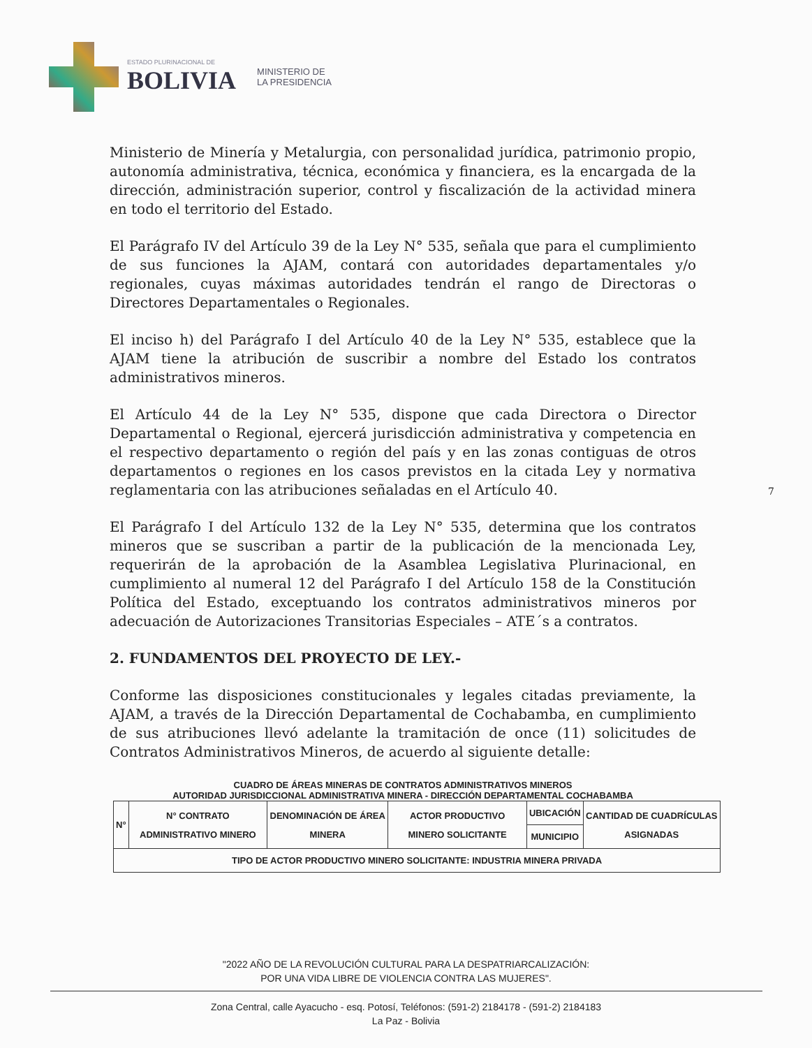ESTADO PLURINACIONAL DE
BOLIVIA
MINISTERIO DE
LA PRESIDENCIA
Ministerio de Minería y Metalurgia, con personalidad jurídica, patrimonio propio, autonomía administrativa, técnica, económica y financiera, es la encargada de la dirección, administración superior, control y fiscalización de la actividad minera en todo el territorio del Estado.
El Parágrafo IV del Artículo 39 de la Ley N° 535, señala que para el cumplimiento de sus funciones la AJAM, contará con autoridades departamentales y/o regionales, cuyas máximas autoridades tendrán el rango de Directoras o Directores Departamentales o Regionales.
El inciso h) del Parágrafo I del Artículo 40 de la Ley N° 535, establece que la AJAM tiene la atribución de suscribir a nombre del Estado los contratos administrativos mineros.
El Artículo 44 de la Ley N° 535, dispone que cada Directora o Director Departamental o Regional, ejercerá jurisdicción administrativa y competencia en el respectivo departamento o región del país y en las zonas contiguas de otros departamentos o regiones en los casos previstos en la citada Ley y normativa reglamentaria con las atribuciones señaladas en el Artículo 40.
El Parágrafo I del Artículo 132 de la Ley N° 535, determina que los contratos mineros que se suscriban a partir de la publicación de la mencionada Ley, requerirán de la aprobación de la Asamblea Legislativa Plurinacional, en cumplimiento al numeral 12 del Parágrafo I del Artículo 158 de la Constitución Política del Estado, exceptuando los contratos administrativos mineros por adecuación de Autorizaciones Transitorias Especiales – ATE´s a contratos.
2. FUNDAMENTOS DEL PROYECTO DE LEY.-
Conforme las disposiciones constitucionales y legales citadas previamente, la AJAM, a través de la Dirección Departamental de Cochabamba, en cumplimiento de sus atribuciones llevó adelante la tramitación de once (11) solicitudes de Contratos Administrativos Mineros, de acuerdo al siguiente detalle:
CUADRO DE ÁREAS MINERAS DE CONTRATOS ADMINISTRATIVOS MINEROS
AUTORIDAD JURISDICCIONAL ADMINISTRATIVA MINERA - DIRECCIÓN DEPARTAMENTAL COCHABAMBA
| N° | N° CONTRATO ADMINISTRATIVO MINERO | DENOMINACIÓN DE ÁREA MINERA | ACTOR PRODUCTIVO MINERO SOLICITANTE | UBICACIÓN | CANTIDAD DE CUADRÍCULAS ASIGNADAS |
| --- | --- | --- | --- | --- | --- |
| | | | | MUNICIPIO | |
| TIPO DE ACTOR PRODUCTIVO MINERO SOLICITANTE: INDUSTRIA MINERA PRIVADA | | | | | |
7
"2022 AÑO DE LA REVOLUCIÓN CULTURAL PARA LA DESPATRIARCALIZACIÓN:
POR UNA VIDA LIBRE DE VIOLENCIA CONTRA LAS MUJERES".
Zona Central, calle Ayacucho - esq. Potosí, Teléfonos: (591-2) 2184178 - (591-2) 2184183
La Paz - Bolivia